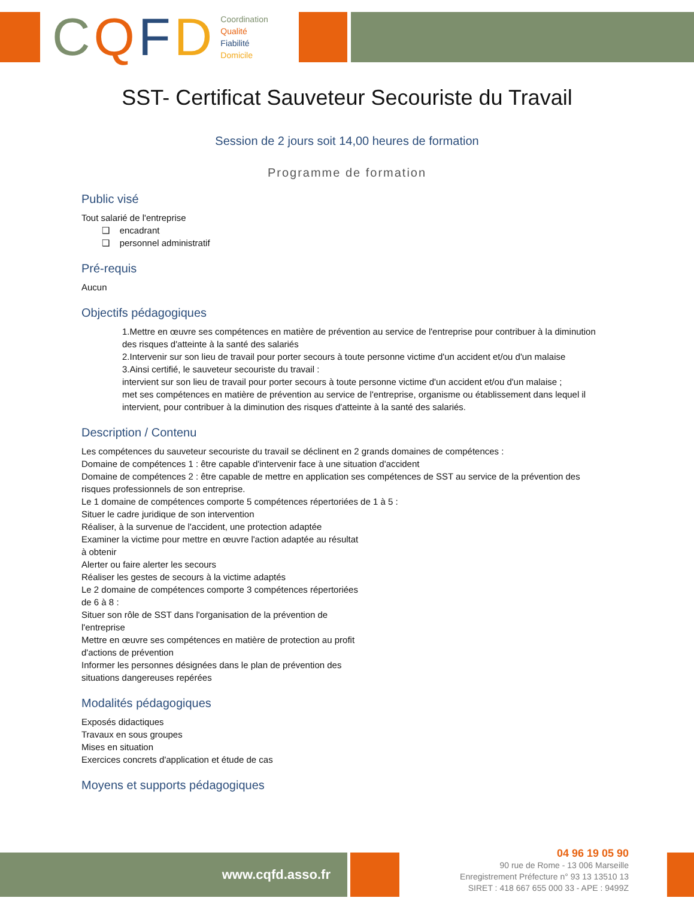CQFD
Coordination
Qualité
Fiabilité
Domicile
SST- Certificat Sauveteur Secouriste du Travail
Session de 2 jours soit 14,00 heures de formation
Programme de formation
Public visé
Tout salarié de l'entreprise
❑ encadrant
❑ personnel administratif
Pré-requis
Aucun
Objectifs pédagogiques
1.Mettre en œuvre ses compétences en matière de prévention au service de l'entreprise pour contribuer à la diminution des risques d'atteinte à la santé des salariés
2.Intervenir sur son lieu de travail pour porter secours à toute personne victime d'un accident et/ou d'un malaise
3.Ainsi certifié, le sauveteur secouriste du travail :
intervient sur son lieu de travail pour porter secours à toute personne victime d'un accident et/ou d'un malaise ;
met ses compétences en matière de prévention au service de l'entreprise, organisme ou établissement dans lequel il intervient, pour contribuer à la diminution des risques d'atteinte à la santé des salariés.
Description / Contenu
Les compétences du sauveteur secouriste du travail se déclinent en 2 grands domaines de compétences :
Domaine de compétences 1 : être capable d'intervenir face à une situation d'accident
Domaine de compétences 2 : être capable de mettre en application ses compétences de SST au service de la prévention des risques professionnels de son entreprise.
Le 1 domaine de compétences comporte 5 compétences répertoriées de 1 à 5 :
Situer le cadre juridique de son intervention
Réaliser, à la survenue de l'accident, une protection adaptée
Examiner la victime pour mettre en œuvre l'action adaptée au résultat
à obtenir
Alerter ou faire alerter les secours
Réaliser les gestes de secours à la victime adaptés
Le 2 domaine de compétences comporte 3 compétences répertoriées
de 6 à 8 :
Situer son rôle de SST dans l'organisation de la prévention de
l'entreprise
Mettre en œuvre ses compétences en matière de protection au profit
d'actions de prévention
Informer les personnes désignées dans le plan de prévention des
situations dangereuses repérées
Modalités pédagogiques
Exposés didactiques
Travaux en sous groupes
Mises en situation
Exercices concrets d'application et étude de cas
Moyens et supports pédagogiques
www.cqfd.asso.fr
04 96 19 05 90
90 rue de Rome - 13 006 Marseille
Enregistrement Préfecture n° 93 13 13510 13
SIRET : 418 667 655 000 33 - APE : 9499Z